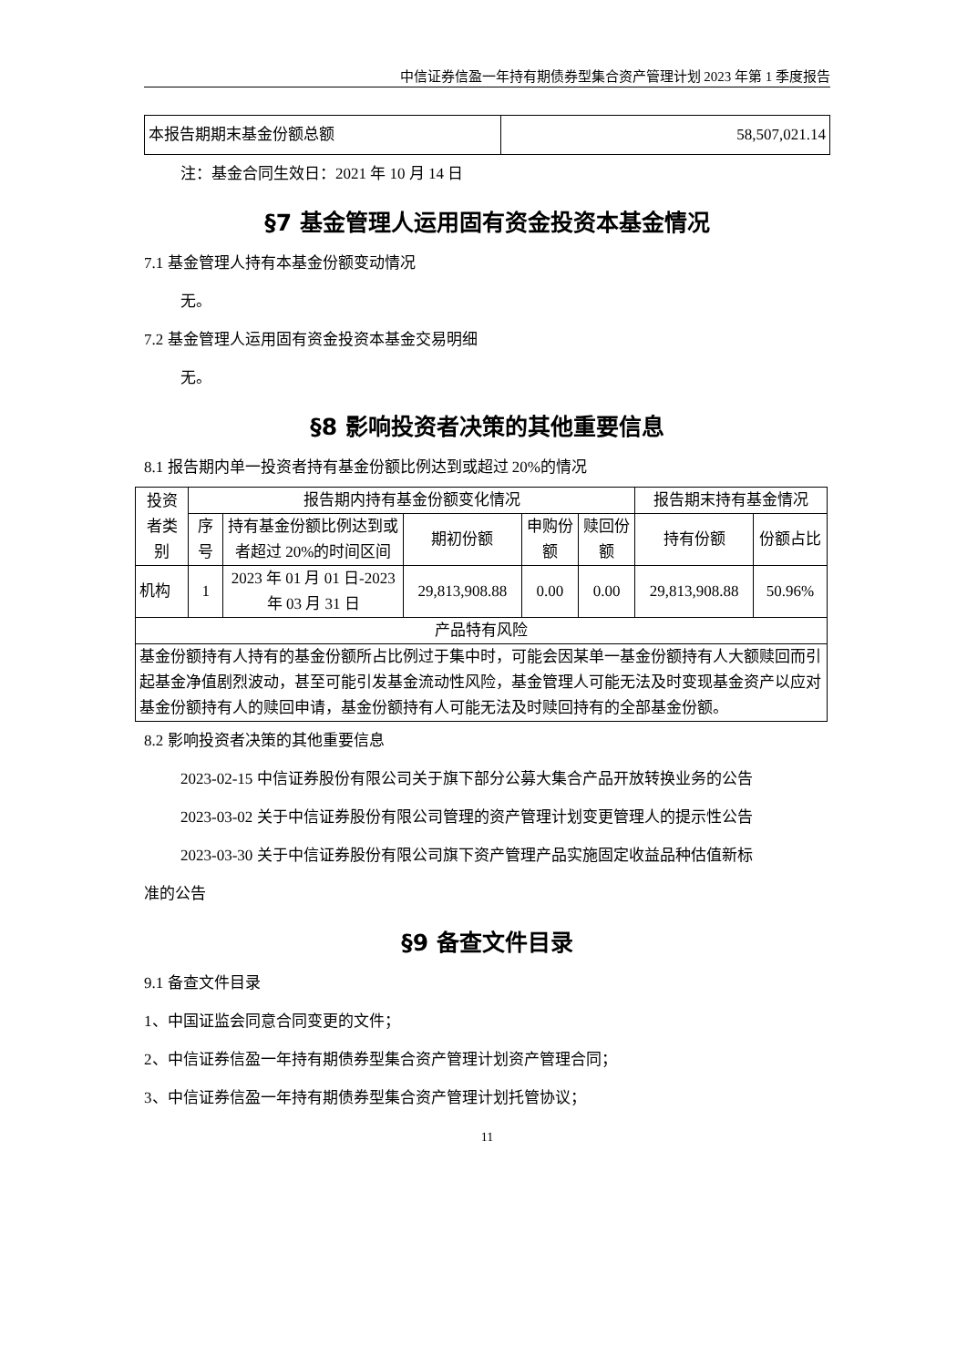中信证券信盈一年持有期债券型集合资产管理计划 2023 年第 1 季度报告
| 本报告期期末基金份额总额 | 58,507,021.14 |
注：基金合同生效日：2021 年 10 月 14 日
§7 基金管理人运用固有资金投资本基金情况
7.1 基金管理人持有本基金份额变动情况
无。
7.2 基金管理人运用固有资金投资本基金交易明细
无。
§8 影响投资者决策的其他重要信息
8.1 报告期内单一投资者持有基金份额比例达到或超过 20%的情况
| 投资者类别 | 报告期内持有基金份额变化情况 | | | | | 报告期末持有基金情况 | |
| --- | --- | --- | --- | --- | --- | --- | --- |
| | 序号 | 持有基金份额比例达到或者超过 20%的时间区间 | 期初份额 | 申购份额 | 赎回份额 | 持有份额 | 份额占比 |
| 机构 | 1 | 2023 年 01 月 01 日-2023 年 03 月 31 日 | 29,813,908.88 | 0.00 | 0.00 | 29,813,908.88 | 50.96% |
| 产品特有风险 | | | | | | | |
| 基金份额持有人持有的基金份额所占比例过于集中时，可能会因某单一基金份额持有人大额赎回而引起基金净值剧烈波动，甚至可能引发基金流动性风险，基金管理人可能无法及时变现基金资产以应对基金份额持有人的赎回申请，基金份额持有人可能无法及时赎回持有的全部基金份额。 | | | | | | | |
8.2 影响投资者决策的其他重要信息
2023-02-15 中信证券股份有限公司关于旗下部分公募大集合产品开放转换业务的公告
2023-03-02 关于中信证券股份有限公司管理的资产管理计划变更管理人的提示性公告
2023-03-30 关于中信证券股份有限公司旗下资产管理产品实施固定收益品种估值新标
准的公告
§9 备查文件目录
9.1 备查文件目录
1、中国证监会同意合同变更的文件；
2、中信证券信盈一年持有期债券型集合资产管理计划资产管理合同；
3、中信证券信盈一年持有期债券型集合资产管理计划托管协议；
11